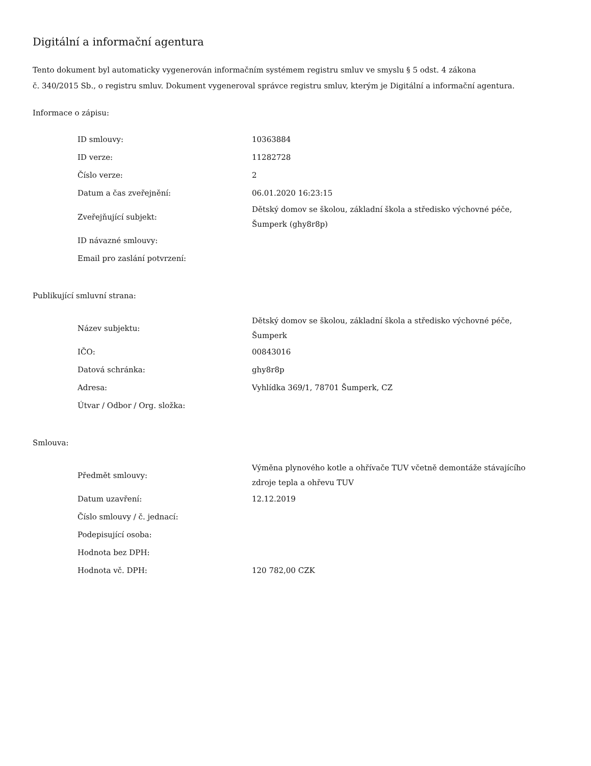Digitální a informační agentura
Tento dokument byl automaticky vygenerován informačním systémem registru smluv ve smyslu § 5 odst. 4 zákona
č. 340/2015 Sb., o registru smluv. Dokument vygeneroval správce registru smluv, kterým je Digitální a informační agentura.
Informace o zápisu:
| ID smlouvy: | 10363884 |
| ID verze: | 11282728 |
| Číslo verze: | 2 |
| Datum a čas zveřejnění: | 06.01.2020 16:23:15 |
| Zveřejňující subjekt: | Dětský domov se školou, základní škola a středisko výchovné péče, Šumperk (ghy8r8p) |
| ID návazné smlouvy: | |
| Email pro zaslání potvrzení: | |
Publikující smluvní strana:
| Název subjektu: | Dětský domov se školou, základní škola a středisko výchovné péče, Šumperk |
| IČO: | 00843016 |
| Datová schránka: | ghy8r8p |
| Adresa: | Vyhlídka 369/1, 78701 Šumperk, CZ |
| Útvar / Odbor / Org. složka: | |
Smlouva:
| Předmět smlouvy: | Výměna plynového kotle a ohřívače TUV včetně demontáže stávajícího zdroje tepla a ohřevu TUV |
| Datum uzavření: | 12.12.2019 |
| Číslo smlouvy / č. jednací: | |
| Podepisující osoba: | |
| Hodnota bez DPH: | |
| Hodnota vč. DPH: | 120 782,00 CZK |